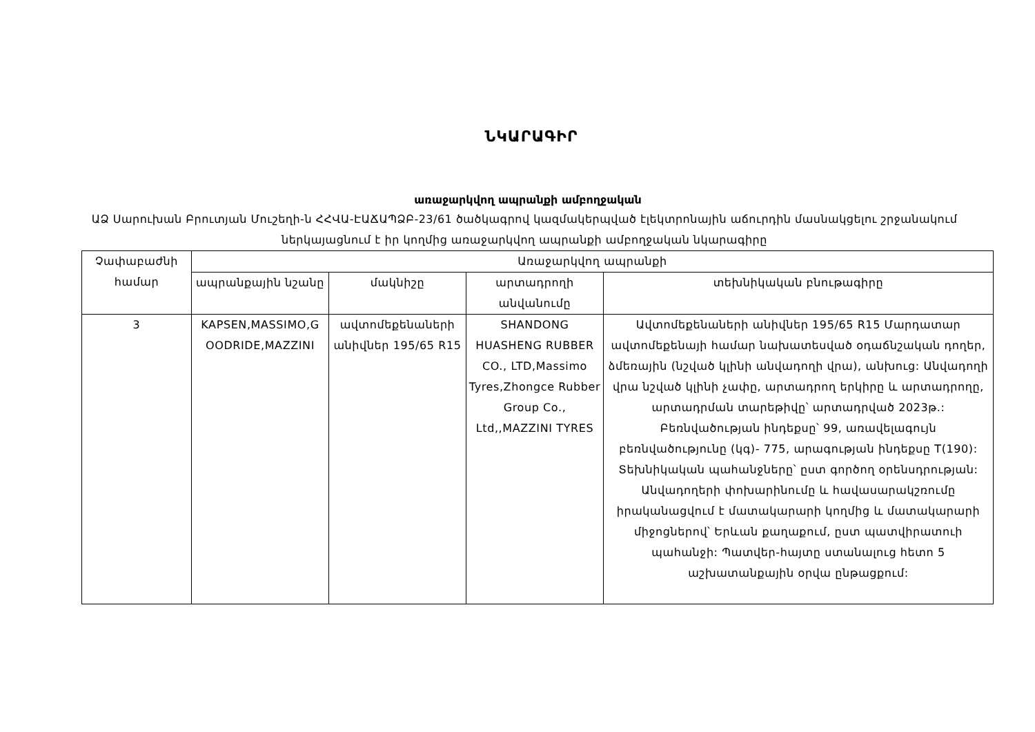ՆԿԱՐԱԳԻՐ
առաջարկվող ապրանքի ամբողջական
ԱՁ Սարուխան Բրուտյան Մուշեղի-ն ՀՀՎԱ-ԷԱՃԱՊՁԲ-23/61 ծածկագրով կազմակերպված էլեկտրոնային աճուրդին մասնակցելու շրջանակում ներկայացնում է իր կողմից առաջարկվող ապրանքի ամբողջական նկարագիրը
| Չափաբաժնի համար | Առաջարկվող ապրանքի | | | |
| --- | --- | --- | --- | --- |
| | ապրանքային նշանը | մակնիշը | արտադրողի անվանումը | տեխնիկական բնութագիրը |
| 3 | KAPSEN,MASSIMO,G OODRIDE,MAZZINI | ավտոմեքենաների անիվներ 195/65 R15 | SHANDONG HUASHENG RUBBER CO., LTD,Massimo Tyres,Zhongce Rubber Group Co., Ltd,,MAZZINI TYRES | Ավտոմեքենաների անիվներ 195/65 R15 Մարդատար ավտոմեքենայի համար նախատեսված օդաճնշական դողեր, ձմեռային (նշված կլինի անվադողի վրա), անխուց: Անվադողի վրա նշված կլինի չափը, արտադրող երկիրը և արտադրողը, արտադրման տարեթիվը՝ արտադրված 2023թ.: Բեռնվածության ինդեքսը՝ 99, առավելագույն բեռնվածությունը (կգ)- 775, արագության ինդեքսը T(190): Տեխնիկական պահանջները՝ ըստ գործող օրենսդրության: Անվադողերի փոխարինումը և հավասարակշռումը իրականացվում է մատակարարի կողմից և մատակարարի միջոցներով՝ Երևան քաղաքում, ըստ պատվիրատուի պահանջի: Պատվեր-հայտը ստանալուց հետո 5 աշխատանքային օրվա ընթացքում: |